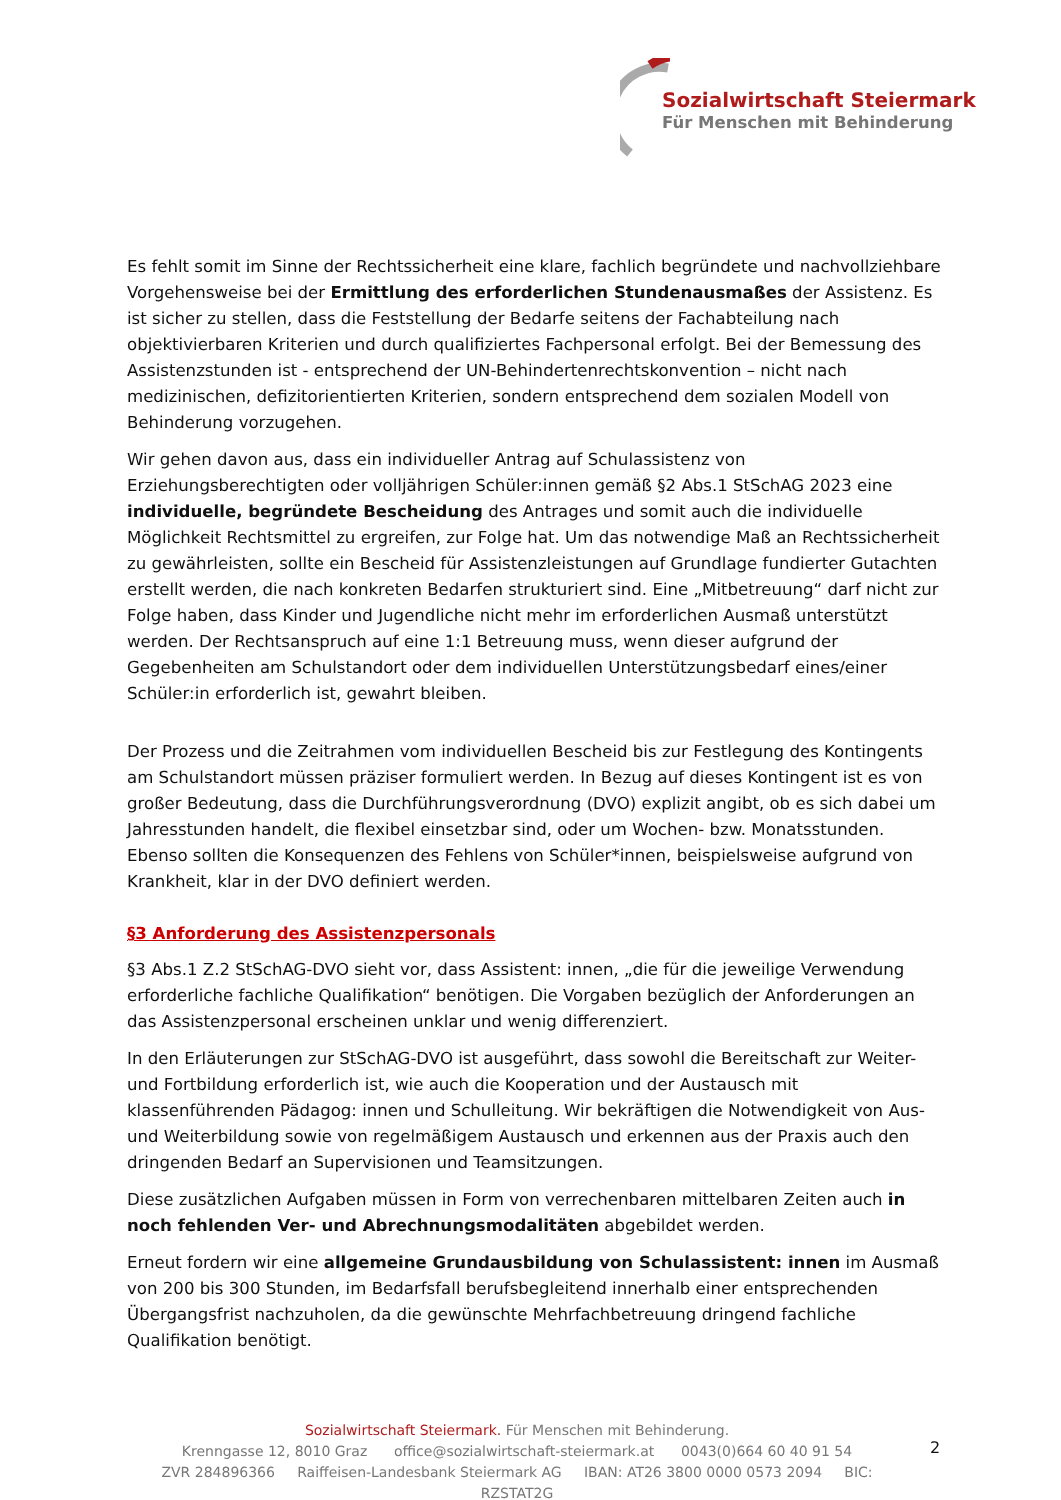Sozialwirtschaft Steiermark
Für Menschen mit Behinderung
Es fehlt somit im Sinne der Rechtssicherheit eine klare, fachlich begründete und nachvollziehbare Vorgehensweise bei der Ermittlung des erforderlichen Stundenausmaßes der Assistenz. Es ist sicher zu stellen, dass die Feststellung der Bedarfe seitens der Fachabteilung nach objektivierbaren Kriterien und durch qualifiziertes Fachpersonal erfolgt. Bei der Bemessung des Assistenzstunden ist - entsprechend der UN-Behindertenrechtskonvention – nicht nach medizinischen, defizitorientierten Kriterien, sondern entsprechend dem sozialen Modell von Behinderung vorzugehen.
Wir gehen davon aus, dass ein individueller Antrag auf Schulassistenz von Erziehungsberechtigten oder volljährigen Schüler:innen gemäß §2 Abs.1 StSchAG 2023 eine individuelle, begründete Bescheidung des Antrages und somit auch die individuelle Möglichkeit Rechtsmittel zu ergreifen, zur Folge hat. Um das notwendige Maß an Rechtssicherheit zu gewährleisten, sollte ein Bescheid für Assistenzleistungen auf Grundlage fundierter Gutachten erstellt werden, die nach konkreten Bedarfen strukturiert sind. Eine „Mitbetreuung“ darf nicht zur Folge haben, dass Kinder und Jugendliche nicht mehr im erforderlichen Ausmaß unterstützt werden. Der Rechtsanspruch auf eine 1:1 Betreuung muss, wenn dieser aufgrund der Gegebenheiten am Schulstandort oder dem individuellen Unterstützungsbedarf eines/einer Schüler:in erforderlich ist, gewahrt bleiben.
Der Prozess und die Zeitrahmen vom individuellen Bescheid bis zur Festlegung des Kontingents am Schulstandort müssen präziser formuliert werden. In Bezug auf dieses Kontingent ist es von großer Bedeutung, dass die Durchführungsverordnung (DVO) explizit angibt, ob es sich dabei um Jahresstunden handelt, die flexibel einsetzbar sind, oder um Wochen- bzw. Monatsstunden. Ebenso sollten die Konsequenzen des Fehlens von Schüler*innen, beispielsweise aufgrund von Krankheit, klar in der DVO definiert werden.
§3 Anforderung des Assistenzpersonals
§3 Abs.1 Z.2 StSchAG-DVO sieht vor, dass Assistent: innen, „die für die jeweilige Verwendung erforderliche fachliche Qualifikation“ benötigen. Die Vorgaben bezüglich der Anforderungen an das Assistenzpersonal erscheinen unklar und wenig differenziert.
In den Erläuterungen zur StSchAG-DVO ist ausgeführt, dass sowohl die Bereitschaft zur Weiter- und Fortbildung erforderlich ist, wie auch die Kooperation und der Austausch mit klassenführenden Pädagog: innen und Schulleitung. Wir bekräftigen die Notwendigkeit von Aus- und Weiterbildung sowie von regelmäßigem Austausch und erkennen aus der Praxis auch den dringenden Bedarf an Supervisionen und Teamsitzungen.
Diese zusätzlichen Aufgaben müssen in Form von verrechenbaren mittelbaren Zeiten auch in noch fehlenden Ver- und Abrechnungsmodalitäten abgebildet werden.
Erneut fordern wir eine allgemeine Grundausbildung von Schulassistent: innen im Ausmaß von 200 bis 300 Stunden, im Bedarfsfall berufsbegleitend innerhalb einer entsprechenden Übergangsfrist nachzuholen, da die gewünschte Mehrfachbetreuung dringend fachliche Qualifikation benötigt.
Sozialwirtschaft Steiermark. Für Menschen mit Behinderung.
Krenngasse 12, 8010 Graz office@sozialwirtschaft-steiermark.at 0043(0)664 60 40 91 54
ZVR 284896366 Raiffeisen-Landesbank Steiermark AG IBAN: AT26 3800 0000 0573 2094 BIC: RZSTAT2G
2